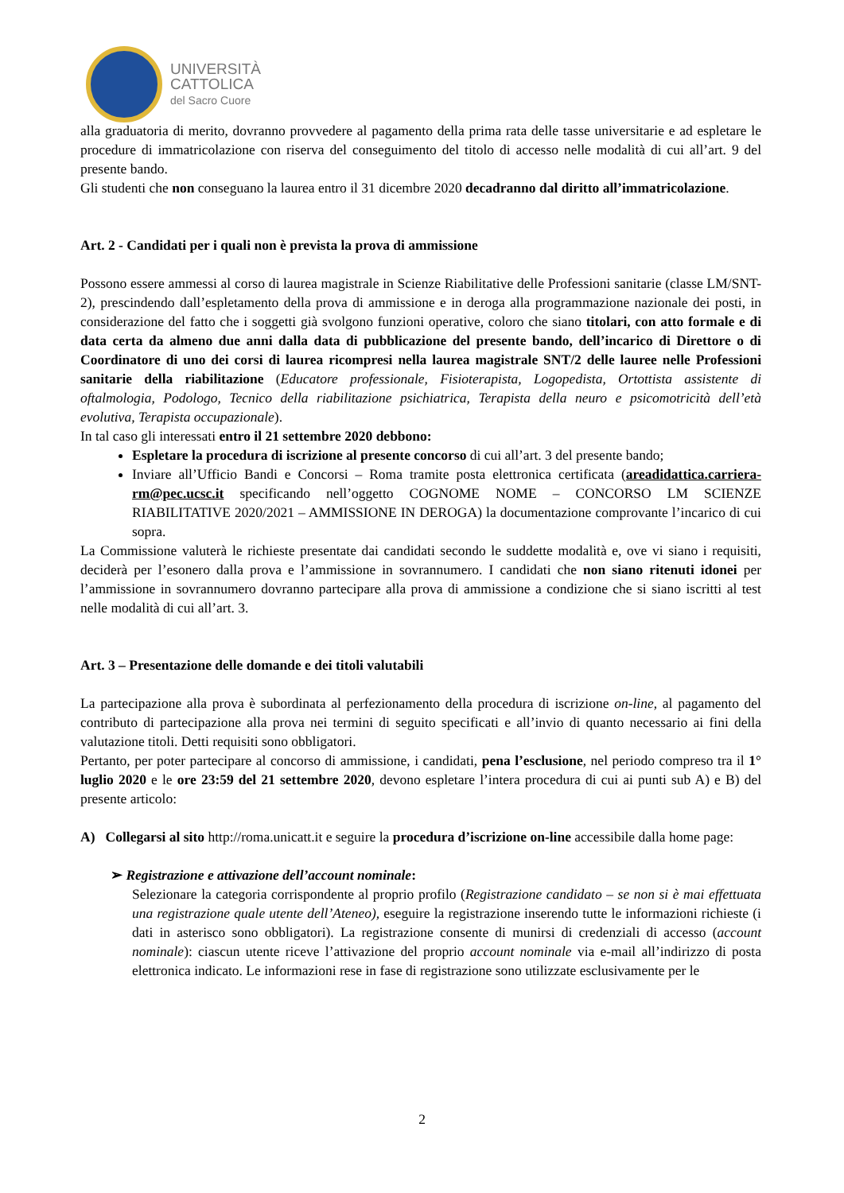UNIVERSITÀ
CATTOLICA
del Sacro Cuore
alla graduatoria di merito, dovranno provvedere al pagamento della prima rata delle tasse universitarie e ad espletare le procedure di immatricolazione con riserva del conseguimento del titolo di accesso nelle modalità di cui all’art. 9 del presente bando.
Gli studenti che non conseguano la laurea entro il 31 dicembre 2020 decadranno dal diritto all’immatricolazione.
Art. 2 - Candidati per i quali non è prevista la prova di ammissione
Possono essere ammessi al corso di laurea magistrale in Scienze Riabilitative delle Professioni sanitarie (classe LM/SNT-2), prescindendo dall’espletamento della prova di ammissione e in deroga alla programmazione nazionale dei posti, in considerazione del fatto che i soggetti già svolgono funzioni operative, coloro che siano titolari, con atto formale e di data certa da almeno due anni dalla data di pubblicazione del presente bando, dell’incarico di Direttore o di Coordinatore di uno dei corsi di laurea ricompresi nella laurea magistrale SNT/2 delle lauree nelle Professioni sanitarie della riabilitazione (Educatore professionale, Fisioterapista, Logopedista, Ortottista assistente di oftalmologia, Podologo, Tecnico della riabilitazione psichiatrica, Terapista della neuro e psicomotricità dell’età evolutiva, Terapista occupazionale).
In tal caso gli interessati entro il 21 settembre 2020 debbono:
Espletare la procedura di iscrizione al presente concorso di cui all’art. 3 del presente bando;
Inviare all’Ufficio Bandi e Concorsi – Roma tramite posta elettronica certificata (areadidattica.carriera-rm@pec.ucsc.it specificando nell’oggetto COGNOME NOME – CONCORSO LM SCIENZE RIABILITATIVE 2020/2021 – AMMISSIONE IN DEROGA) la documentazione comprovante l’incarico di cui sopra.
La Commissione valuterà le richieste presentate dai candidati secondo le suddette modalità e, ove vi siano i requisiti, deciderà per l’esonero dalla prova e l’ammissione in sovrannumero. I candidati che non siano ritenuti idonei per l’ammissione in sovrannumero dovranno partecipare alla prova di ammissione a condizione che si siano iscritti al test nelle modalità di cui all’art. 3.
Art. 3 – Presentazione delle domande e dei titoli valutabili
La partecipazione alla prova è subordinata al perfezionamento della procedura di iscrizione on-line, al pagamento del contributo di partecipazione alla prova nei termini di seguito specificati e all’invio di quanto necessario ai fini della valutazione titoli. Detti requisiti sono obbligatori.
Pertanto, per poter partecipare al concorso di ammissione, i candidati, pena l’esclusione, nel periodo compreso tra il 1° luglio 2020 e le ore 23:59 del 21 settembre 2020, devono espletare l’intera procedura di cui ai punti sub A) e B) del presente articolo:
A) Collegarsi al sito http://roma.unicatt.it e seguire la procedura d’iscrizione on-line accessibile dalla home page:
➢ Registrazione e attivazione dell’account nominale:
Selezionare la categoria corrispondente al proprio profilo (Registrazione candidato – se non si è mai effettuata una registrazione quale utente dell’Ateneo), eseguire la registrazione inserendo tutte le informazioni richieste (i dati in asterisco sono obbligatori). La registrazione consente di munirsi di credenziali di accesso (account nominale): ciascun utente riceve l’attivazione del proprio account nominale via e-mail all’indirizzo di posta elettronica indicato. Le informazioni rese in fase di registrazione sono utilizzate esclusivamente per le
2